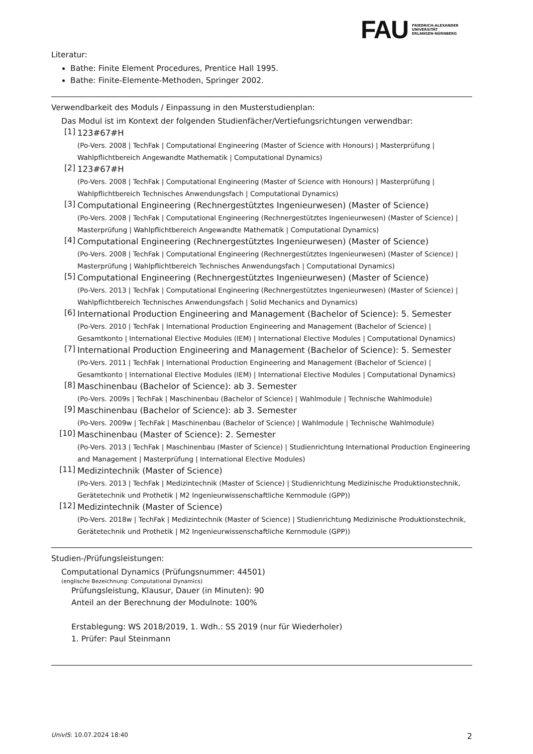FAU FRIEDRICH-ALEXANDER
UNIVERSITÄT
ERLANGEN-NÜRNBERG
Literatur:
Bathe: Finite Element Procedures, Prentice Hall 1995.
Bathe: Finite-Elemente-Methoden, Springer 2002.
Verwendbarkeit des Moduls / Einpassung in den Musterstudienplan:
Das Modul ist im Kontext der folgenden Studienfächer/Vertiefungsrichtungen verwendbar:
[1]
123#67#H
(Po-Vers. 2008 | TechFak | Computational Engineering (Master of Science with Honours) | Masterprüfung | Wahlpflichtbereich Angewandte Mathematik | Computational Dynamics)
[2]
123#67#H
(Po-Vers. 2008 | TechFak | Computational Engineering (Master of Science with Honours) | Masterprüfung | Wahlpflichtbereich Technisches Anwendungsfach | Computational Dynamics)
[3]
Computational Engineering (Rechnergestütztes Ingenieurwesen) (Master of Science)
(Po-Vers. 2008 | TechFak | Computational Engineering (Rechnergestütztes Ingenieurwesen) (Master of Science) | Masterprüfung | Wahlpflichtbereich Angewandte Mathematik | Computational Dynamics)
[4]
Computational Engineering (Rechnergestütztes Ingenieurwesen) (Master of Science)
(Po-Vers. 2008 | TechFak | Computational Engineering (Rechnergestütztes Ingenieurwesen) (Master of Science) | Masterprüfung | Wahlpflichtbereich Technisches Anwendungsfach | Computational Dynamics)
[5]
Computational Engineering (Rechnergestütztes Ingenieurwesen) (Master of Science)
(Po-Vers. 2013 | TechFak | Computational Engineering (Rechnergestütztes Ingenieurwesen) (Master of Science) | Wahlpflichtbereich Technisches Anwendungsfach | Solid Mechanics and Dynamics)
[6]
International Production Engineering and Management (Bachelor of Science): 5. Semester
(Po-Vers. 2010 | TechFak | International Production Engineering and Management (Bachelor of Science) | Gesamtkonto | International Elective Modules (IEM) | International Elective Modules | Computational Dynamics)
[7]
International Production Engineering and Management (Bachelor of Science): 5. Semester
(Po-Vers. 2011 | TechFak | International Production Engineering and Management (Bachelor of Science) | Gesamtkonto | International Elective Modules (IEM) | International Elective Modules | Computational Dynamics)
[8]
Maschinenbau (Bachelor of Science): ab 3. Semester
(Po-Vers. 2009s | TechFak | Maschinenbau (Bachelor of Science) | Wahlmodule | Technische Wahlmodule)
[9]
Maschinenbau (Bachelor of Science): ab 3. Semester
(Po-Vers. 2009w | TechFak | Maschinenbau (Bachelor of Science) | Wahlmodule | Technische Wahlmodule)
[10]
Maschinenbau (Master of Science): 2. Semester
(Po-Vers. 2013 | TechFak | Maschinenbau (Master of Science) | Studienrichtung International Production Engineering and Management | Masterprüfung | International Elective Modules)
[11]
Medizintechnik (Master of Science)
(Po-Vers. 2013 | TechFak | Medizintechnik (Master of Science) | Studienrichtung Medizinische Produktionstechnik, Gerätetechnik und Prothetik | M2 Ingenieurwissenschaftliche Kernmodule (GPP))
[12]
Medizintechnik (Master of Science)
(Po-Vers. 2018w | TechFak | Medizintechnik (Master of Science) | Studienrichtung Medizinische Produktionstechnik, Gerätetechnik und Prothetik | M2 Ingenieurwissenschaftliche Kernmodule (GPP))
Studien-/Prüfungsleistungen:
Computational Dynamics (Prüfungsnummer: 44501)
(englische Bezeichnung: Computational Dynamics)
Prüfungsleistung, Klausur, Dauer (in Minuten): 90
Anteil an der Berechnung der Modulnote: 100%
Erstablegung: WS 2018/2019, 1. Wdh.: SS 2019 (nur für Wiederholer)
1. Prüfer: Paul Steinmann
UnivIS: 10.07.2024 18:40 2